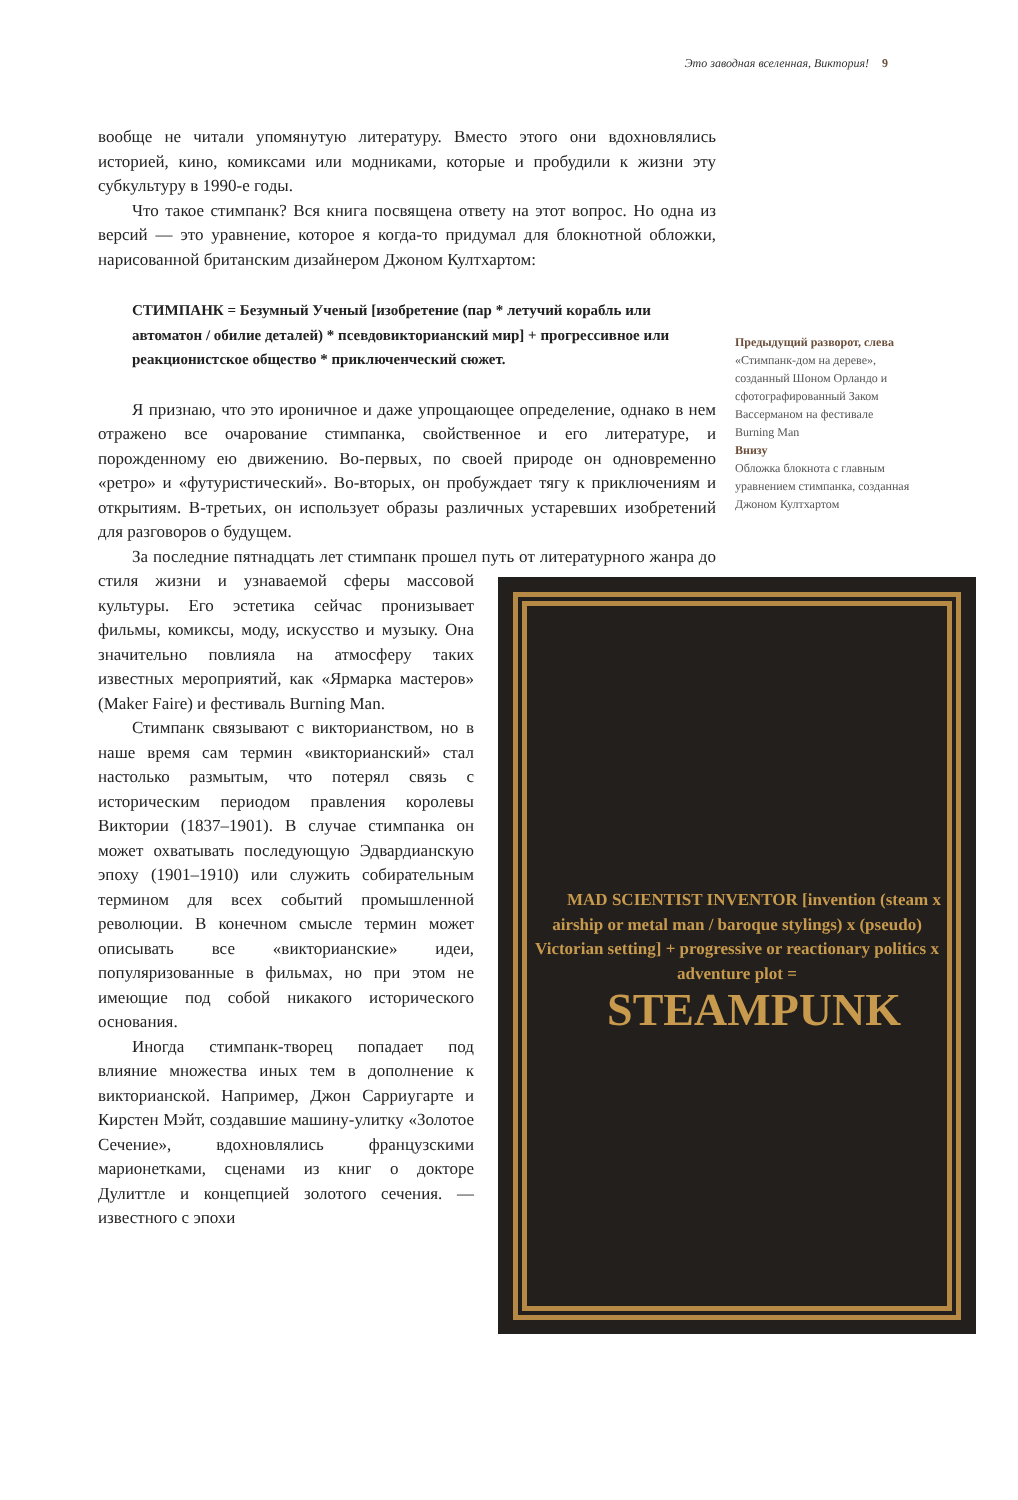Это заводная вселенная, Виктория! 9
вообще не читали упомянутую литературу. Вместо этого они вдохновлялись историей, кино, комиксами или модниками, которые и пробудили к жизни эту субкультуру в 1990-е годы.
Что такое стимпанк? Вся книга посвящена ответу на этот вопрос. Но одна из версий — это уравнение, которое я когда-то придумал для блокнотной обложки, нарисованной британским дизайнером Джоном Култхартом:
СТИМПАНК = Безумный Ученый [изобретение (пар * летучий корабль или автоматон / обилие деталей) * псевдовикторианский мир] + прогрессивное или реакционистское общество * приключенческий сюжет.
Я признаю, что это ироничное и даже упрощающее определение, однако в нем отражено все очарование стимпанка, свойственное и его литературе, и порожденному ею движению. Во-первых, по своей природе он одновременно «ретро» и «футуристический». Во-вторых, он пробуждает тягу к приключениям и открытиям. В-третьих, он использует образы различных устаревших изобретений для разговоров о будущем.
За последние пятнадцать лет стимпанк прошел путь от литературного жанра
MAD SCIENTIST INVENTOR [invention (steam x airship or metal man / baroque stylings) x (pseudo) Victorian setting] + progressive or reactionary politics x adventure plot =
STEAMPUNK
до стиля жизни и узнаваемой сферы массовой культуры. Его эстетика сейчас пронизывает фильмы, комиксы, моду, искусство и музыку. Она значительно повлияла на атмосферу таких известных мероприятий, как «Ярмарка мастеров» (Maker Faire) и фестиваль Burning Man.
Стимпанк связывают с викторианством, но в наше время сам термин «викторианский» стал настолько размытым, что потерял связь с историческим периодом правления королевы Виктории (1837–1901). В случае стимпанка он может охватывать последующую Эдвардианскую эпоху (1901–1910) или служить собирательным термином для всех событий промышленной революции. В конечном смысле термин может описывать все «викторианские» идеи, популяризованные в фильмах, но при этом не имеющие под собой никакого исторического основания.
Иногда стимпанк-творец попадает под влияние множества иных тем в дополнение к викторианской. Например, Джон Сарриугарте и Кирстен Мэйт, создавшие машину-улитку «Золотое Сечение», вдохновлялись французскими марионетками, сценами из книг о докторе Дулиттле и концепцией золотого сечения. — известного с эпохи
Предыдущий разворот, слева
«Стимпанк-дом на дереве», созданный Шоном Орландо и сфотографированный Заком Вассерманом на фестивале Burning Man
Внизу
Обложка блокнота с главным уравнением стимпанка, созданная Джоном Култхартом